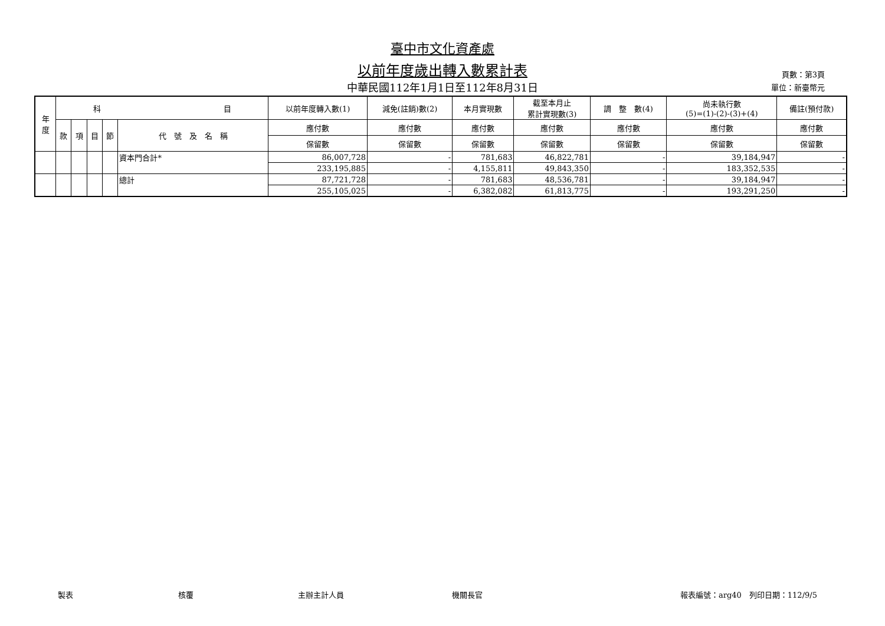臺中市文化資產處
以前年度歲出轉入數累計表
中華民國112年1月1日至112年8月31日
頁數：第3頁
單位：新臺幣元
| 年 度 | 科 目 | | | | | 以前年度轉入數(1) | 減免(註銷)數(2) | 本月實現數 | 截至本月止 累計實現數(3) | 調 整 數(4) | 尚未執行數 (5)=(1)-(2)-(3)+(4) | 備註(預付款) |
| --- | --- | --- | --- | --- | --- | --- | --- | --- | --- | --- | --- | --- |
| | 款 | 項 | 目 | 節 | 代 號 及 名 稱 | 應付數 | 應付數 | 應付數 | 應付數 | 應付數 | 應付數 | 應付數 |
| | | | | | | 保留數 | 保留數 | 保留數 | 保留數 | 保留數 | 保留數 | 保留數 |
| | | | | | 資本門合計* | 86,007,728 | - | 781,683 | 46,822,781 | - | 39,184,947 | - |
| | | | | | | 233,195,885 | - | 4,155,811 | 49,843,350 | - | 183,352,535 | - |
| | | | | | 總計 | 87,721,728 | - | 781,683 | 48,536,781 | - | 39,184,947 | - |
| | | | | | | 255,105,025 | - | 6,382,082 | 61,813,775 | - | 193,291,250 | - |
製表 核覆 主辦主計人員 機關長官 報表編號：arg40　列印日期：112/9/5